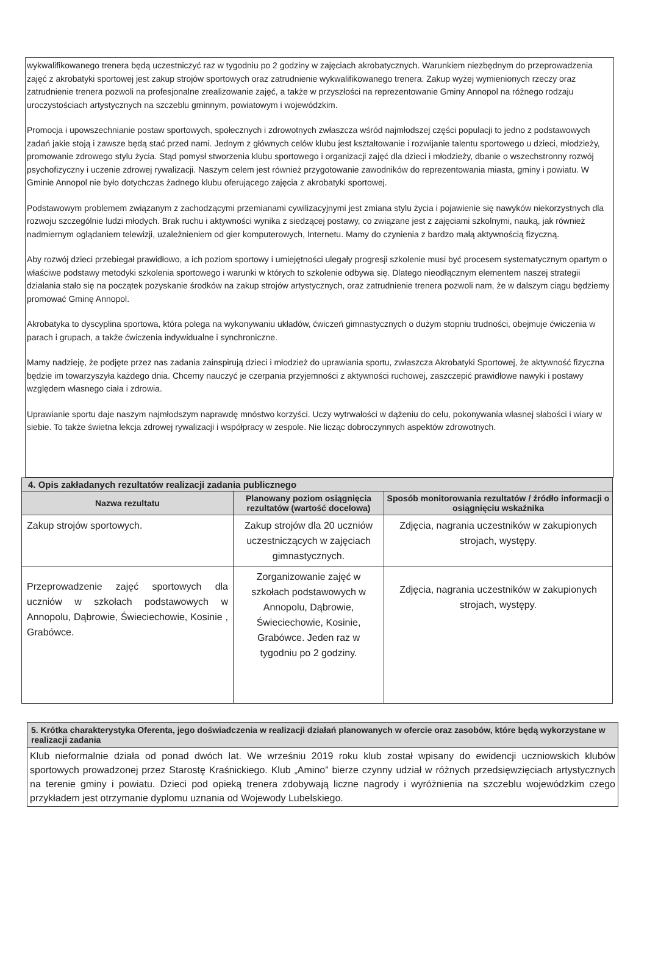wykwalifikowanego trenera będą uczestniczyć raz w tygodniu po 2 godziny w zajęciach akrobatycznych. Warunkiem niezbędnym do przeprowadzenia zajęć z akrobatyki sportowej jest zakup strojów sportowych oraz zatrudnienie wykwalifikowanego trenera. Zakup wyżej wymienionych rzeczy oraz zatrudnienie trenera pozwoli na profesjonalne zrealizowanie zajęć, a także w przyszłości na reprezentowanie Gminy Annopol na różnego rodzaju uroczystościach artystycznych na szczeblu gminnym, powiatowym i wojewódzkim.
Promocja i upowszechnianie postaw sportowych, społecznych i zdrowotnych zwłaszcza wśród najmłodszej części populacji to jedno z podstawowych zadań jakie stoją i zawsze będą stać przed nami. Jednym z głównych celów klubu jest kształtowanie i rozwijanie talentu sportowego u dzieci, młodzieży, promowanie zdrowego stylu życia. Stąd pomysł stworzenia klubu sportowego i organizacji zajęć dla dzieci i młodzieży, dbanie o wszechstronny rozwój psychofizyczny i uczenie zdrowej rywalizacji. Naszym celem jest również przygotowanie zawodników do reprezentowania miasta, gminy i powiatu. W Gminie Annopol nie było dotychczas żadnego klubu oferującego zajęcia z akrobatyki sportowej.
Podstawowym problemem związanym z zachodzącymi przemianami cywilizacyjnymi jest zmiana stylu życia i pojawienie się nawyków niekorzystnych dla rozwoju szczególnie ludzi młodych. Brak ruchu i aktywności wynika z siedzącej postawy, co związane jest z zajęciami szkolnymi, nauką, jak również nadmiernym oglądaniem telewizji, uzależnieniem od gier komputerowych, Internetu. Mamy do czynienia z bardzo małą aktywnością fizyczną.
Aby rozwój dzieci przebiegał prawidłowo, a ich poziom sportowy i umiejętności ulegały progresji szkolenie musi być procesem systematycznym opartym o właściwe podstawy metodyki szkolenia sportowego i warunki w których to szkolenie odbywa się. Dlatego nieodłącznym elementem naszej strategii działania stało się na początek pozyskanie środków na zakup strojów artystycznych, oraz zatrudnienie trenera pozwoli nam, że w dalszym ciągu będziemy promować Gminę Annopol.
Akrobatyka to dyscyplina sportowa, która polega na wykonywaniu układów, ćwiczeń gimnastycznych o dużym stopniu trudności, obejmuje ćwiczenia w parach i grupach, a także ćwiczenia indywidualne i synchroniczne.
Mamy nadzieję, że podjęte przez nas zadania zainspirują dzieci i młodzież do uprawiania sportu, zwłaszcza Akrobatyki Sportowej, że aktywność fizyczna będzie im towarzyszyła każdego dnia. Chcemy nauczyć je czerpania przyjemności z aktywności ruchowej, zaszczepić prawidłowe nawyki i postawy względem własnego ciała i zdrowia.
Uprawianie sportu daje naszym najmłodszym naprawdę mnóstwo korzyści. Uczy wytrwałości w dążeniu do celu, pokonywania własnej słabości i wiary w siebie. To także świetna lekcja zdrowej rywalizacji i współpracy w zespole. Nie licząc dobroczynnych aspektów zdrowotnych.
| 4. Opis zakładanych rezultatów realizacji zadania publicznego | | |
| Nazwa rezultatu | Planowany poziom osiągnięcia rezultatów (wartość docelowa) | Sposób monitorowania rezultatów / źródło informacji o osiągnięciu wskaźnika |
| Zakup strojów sportowych. | Zakup strojów dla 20 uczniów uczestniczących w zajęciach gimnastycznych. | Zdjęcia, nagrania uczestników w zakupionych strojach, występy. |
| Przeprowadzenie zajęć sportowych dla uczniów w szkołach podstawowych w Annopolu, Dąbrowie, Świeciechowie, Kosinie , Grabówce. | Zorganizowanie zajęć w szkołach podstawowych w Annopolu, Dąbrowie, Świeciechowie, Kosinie, Grabówce. Jeden raz w tygodniu po 2 godziny. | Zdjęcia, nagrania uczestników w zakupionych strojach, występy. |
5. Krótka charakterystyka Oferenta, jego doświadczenia w realizacji działań planowanych w ofercie oraz zasobów, które będą wykorzystane w realizacji zadania
Klub nieformalnie działa od ponad dwóch lat. We wrześniu 2019 roku klub został wpisany do ewidencji uczniowskich klubów sportowych prowadzonej przez Starostę Kraśnickiego. Klub „Amino” bierze czynny udział w różnych przedsięwzięciach artystycznych na terenie gminy i powiatu. Dzieci pod opieką trenera zdobywają liczne nagrody i wyróżnienia na szczeblu wojewódzkim czego przykładem jest otrzymanie dyplomu uznania od Wojewody Lubelskiego.